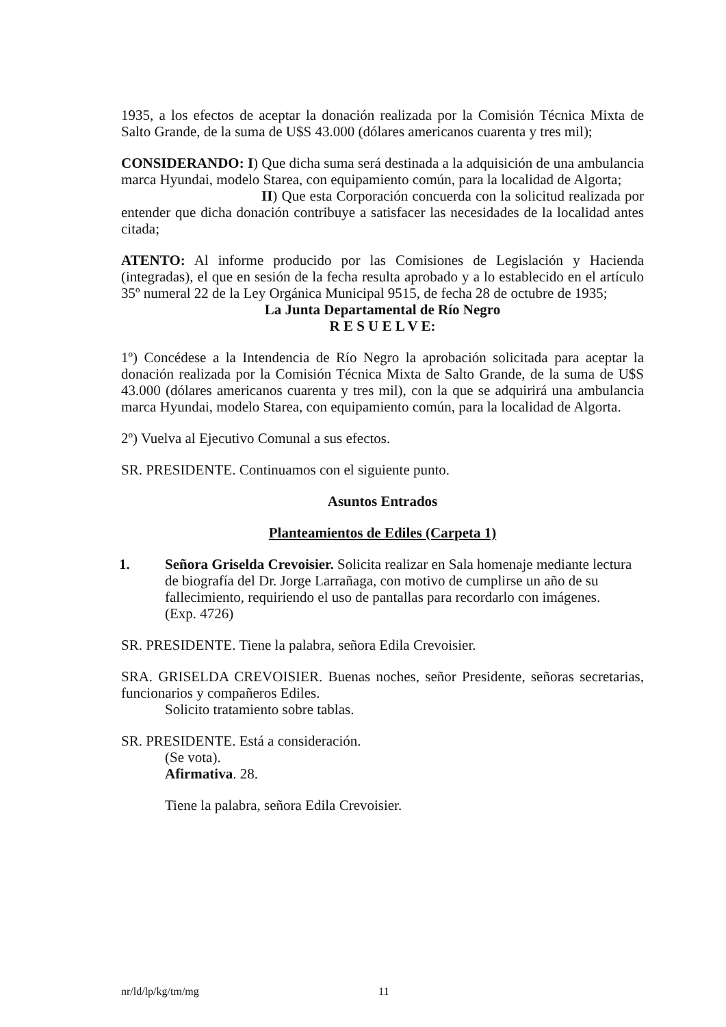1935, a los efectos de aceptar la donación realizada por la Comisión Técnica Mixta de Salto Grande, de la suma de U$S 43.000 (dólares americanos cuarenta y tres mil);
CONSIDERANDO: I) Que dicha suma será destinada a la adquisición de una ambulancia marca Hyundai, modelo Starea, con equipamiento común, para la localidad de Algorta;
II) Que esta Corporación concuerda con la solicitud realizada por entender que dicha donación contribuye a satisfacer las necesidades de la localidad antes citada;
ATENTO: Al informe producido por las Comisiones de Legislación y Hacienda (integradas), el que en sesión de la fecha resulta aprobado y a lo establecido en el artículo 35º numeral 22 de la Ley Orgánica Municipal 9515, de fecha 28 de octubre de 1935;
La Junta Departamental de Río Negro
R E S U E L V E:
1º) Concédese a la Intendencia de Río Negro la aprobación solicitada para aceptar la donación realizada por la Comisión Técnica Mixta de Salto Grande, de la suma de U$S 43.000 (dólares americanos cuarenta y tres mil), con la que se adquirirá una ambulancia marca Hyundai, modelo Starea, con equipamiento común, para la localidad de Algorta.
2º) Vuelva al Ejecutivo Comunal a sus efectos.
SR. PRESIDENTE. Continuamos con el siguiente punto.
Asuntos Entrados
Planteamientos de Ediles (Carpeta 1)
1. Señora Griselda Crevoisier. Solicita realizar en Sala homenaje mediante lectura de biografía del Dr. Jorge Larrañaga, con motivo de cumplirse un año de su fallecimiento, requiriendo el uso de pantallas para recordarlo con imágenes.
(Exp. 4726)
SR. PRESIDENTE. Tiene la palabra, señora Edila Crevoisier.
SRA. GRISELDA CREVOISIER. Buenas noches, señor Presidente, señoras secretarias, funcionarios y compañeros Ediles.
Solicito tratamiento sobre tablas.
SR. PRESIDENTE. Está a consideración.
(Se vota).
Afirmativa. 28.
Tiene la palabra, señora Edila Crevoisier.
nr/ld/lp/kg/tm/mg 11